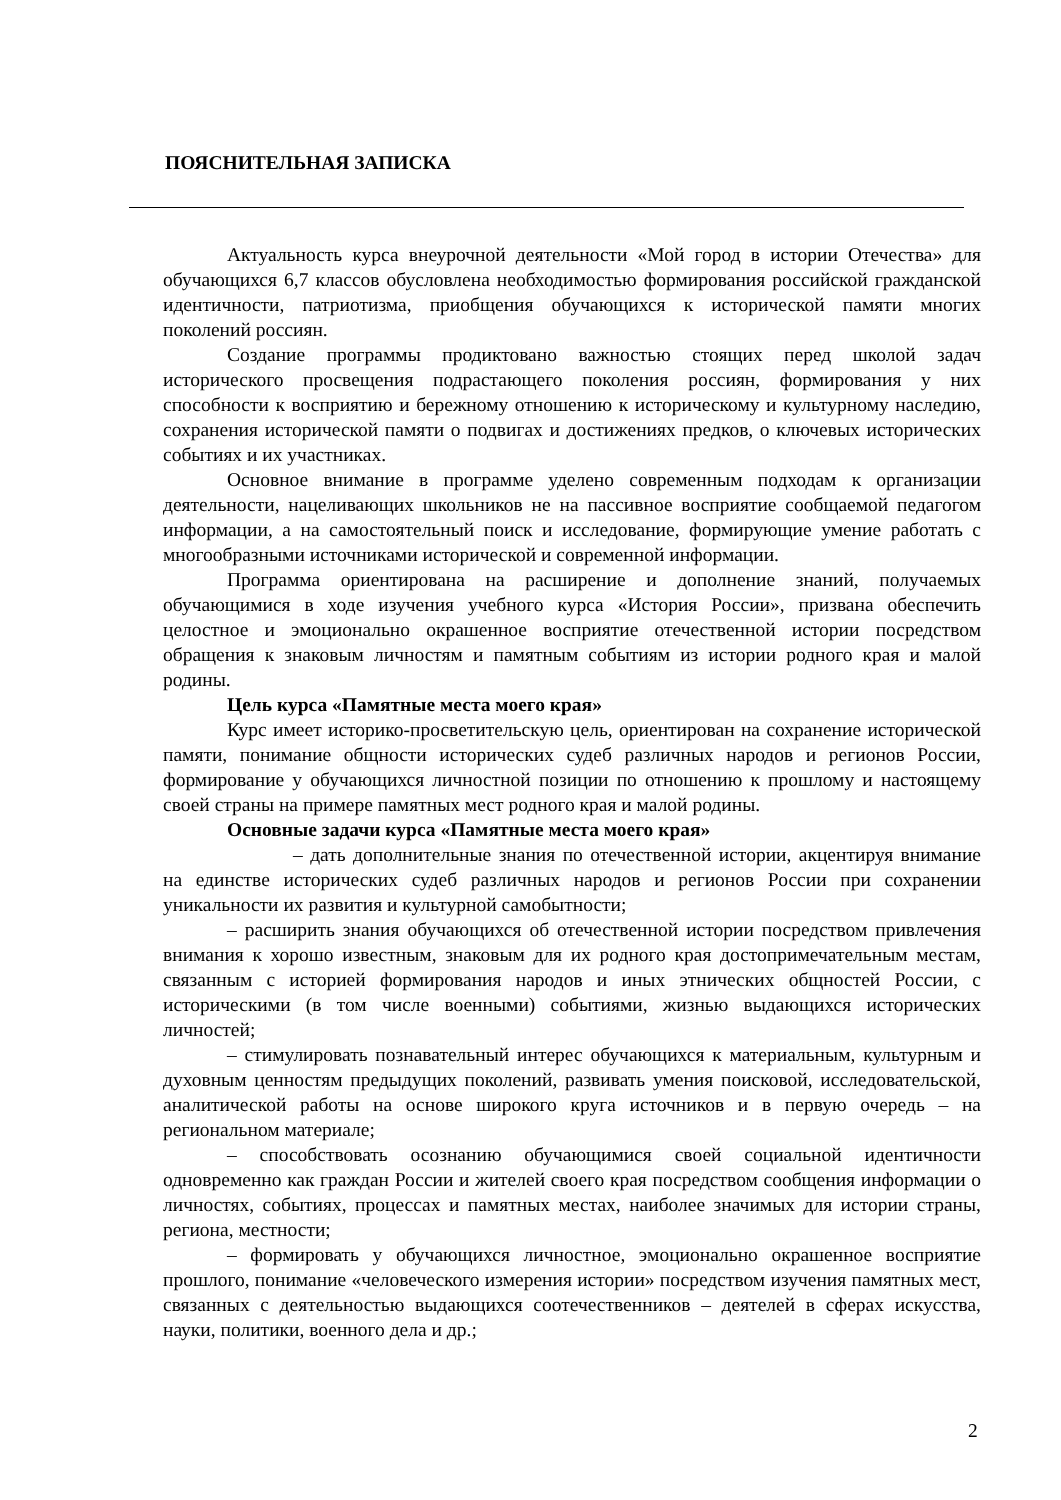ПОЯСНИТЕЛЬНАЯ ЗАПИСКА
Актуальность курса внеурочной деятельности «Мой город в истории Отечества» для обучающихся 6,7 классов обусловлена необходимостью формирования российской гражданской идентичности, патриотизма, приобщения обучающихся к исторической памяти многих поколений россиян.
Создание программы продиктовано важностью стоящих перед школой задач исторического просвещения подрастающего поколения россиян, формирования у них способности к восприятию и бережному отношению к историческому и культурному наследию, сохранения исторической памяти о подвигах и достижениях предков, о ключевых исторических событиях и их участниках.
Основное внимание в программе уделено современным подходам к организации деятельности, нацеливающих школьников не на пассивное восприятие сообщаемой педагогом информации, а на самостоятельный поиск и исследование, формирующие умение работать с многообразными источниками исторической и современной информации.
Программа ориентирована на расширение и дополнение знаний, получаемых обучающимися в ходе изучения учебного курса «История России», призвана обеспечить целостное и эмоционально окрашенное восприятие отечественной истории посредством обращения к знаковым личностям и памятным событиям из истории родного края и малой родины.
Цель курса «Памятные места моего края»
Курс имеет историко-просветительскую цель, ориентирован на сохранение исторической памяти, понимание общности исторических судеб различных народов и регионов России, формирование у обучающихся личностной позиции по отношению к прошлому и настоящему своей страны на примере памятных мест родного края и малой родины.
Основные задачи курса «Памятные места моего края»
– дать дополнительные знания по отечественной истории, акцентируя внимание на единстве исторических судеб различных народов и регионов России при сохранении уникальности их развития и культурной самобытности;
– расширить знания обучающихся об отечественной истории посредством привлечения внимания к хорошо известным, знаковым для их родного края достопримечательным местам, связанным с историей формирования народов и иных этнических общностей России, с историческими (в том числе военными) событиями, жизнью выдающихся исторических личностей;
– стимулировать познавательный интерес обучающихся к материальным, культурным и духовным ценностям предыдущих поколений, развивать умения поисковой, исследовательской, аналитической работы на основе широкого круга источников и в первую очередь – на региональном материале;
– способствовать осознанию обучающимися своей социальной идентичности одновременно как граждан России и жителей своего края посредством сообщения информации о личностях, событиях, процессах и памятных местах, наиболее значимых для истории страны, региона, местности;
– формировать у обучающихся личностное, эмоционально окрашенное восприятие прошлого, понимание «человеческого измерения истории» посредством изучения памятных мест, связанных с деятельностью выдающихся соотечественников – деятелей в сферах искусства, науки, политики, военного дела и др.;
2